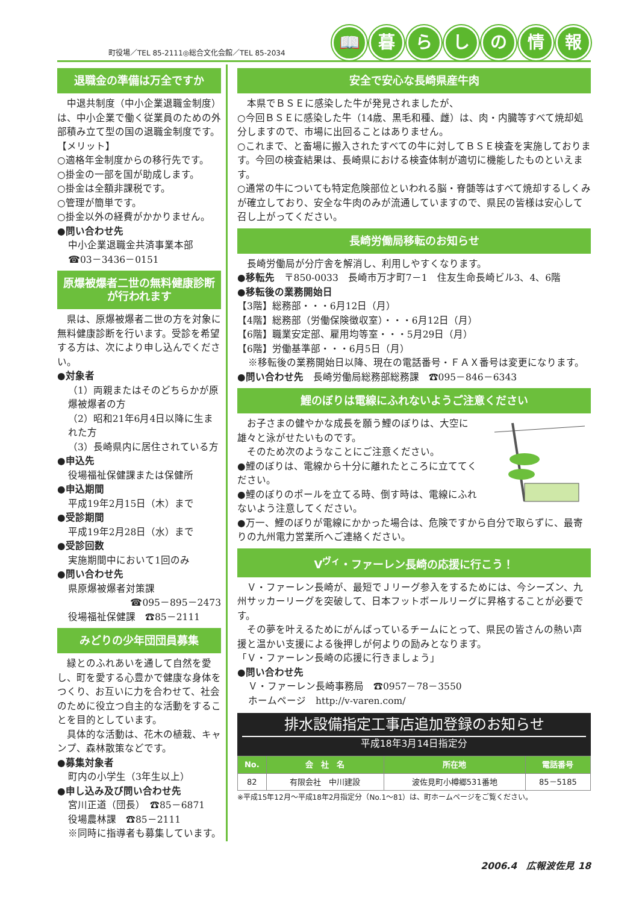町役場／TEL 85-2111◎総合文化会館／TEL 85-2034
📖 暮らしの情報
退職金の準備は万全ですか
　中退共制度（中小企業退職金制度）は、中小企業で働く従業員のための外部積み立て型の国の退職金制度です。
【メリット】
○適格年金制度からの移行先です。
○掛金の一部を国が助成します。
○掛金は全額非課税です。
○管理が簡単です。
○掛金以外の経費がかかりません。
●問い合わせ先
中小企業退職金共済事業本部
☎03－3436－0151
原爆被爆者二世の無料健康診断が行われます
　県は、原爆被爆者二世の方を対象に無料健康診断を行います。受診を希望する方は、次により申し込んでください。
●対象者
（1）両親またはそのどちらかが原爆被爆者の方
（2）昭和21年6月4日以降に生まれた方
（3）長崎県内に居住されている方
●申込先
役場福祉保健課または保健所
●申込期間
平成19年2月15日（木）まで
●受診期間
平成19年2月28日（水）まで
●受診回数
実施期間中において1回のみ
●問い合わせ先
県原爆被爆者対策課
☎095－895－2473
役場福祉保健課　☎85－2111
みどりの少年団団員募集
　緑とのふれあいを通して自然を愛し、町を愛する心豊かで健康な身体をつくり、お互いに力を合わせて、社会のために役立つ自主的な活動をすることを目的としています。
　具体的な活動は、花木の植栽、キャンプ、森林散策などです。
●募集対象者
町内の小学生（3年生以上）
●申し込み及び問い合わせ先
宮川正道（団長）　☎85－6871
役場農林課　☎85－2111
※同時に指導者も募集しています。
安全で安心な長崎県産牛肉
　本県でＢＳＥに感染した牛が発見されましたが、
○今回ＢＳＥに感染した牛（14歳、黒毛和種、雌）は、肉・内臓等すべて焼却処分しますので、市場に出回ることはありません。
○これまで、と畜場に搬入されたすべての牛に対してＢＳＥ検査を実施しております。今回の検査結果は、長崎県における検査体制が適切に機能したものといえます。
○通常の牛についても特定危険部位といわれる脳・脊髄等はすべて焼却するしくみが確立しており、安全な牛肉のみが流通していますので、県民の皆様は安心して召し上がってください。
長崎労働局移転のお知らせ
　長崎労働局が分庁舎を解消し、利用しやすくなります。
●移転先　〒850-0033　長崎市万才町7－1　住友生命長崎ビル3、4、6階
●移転後の業務開始日
【3階】総務部・・・6月12日（月）
【4階】総務部（労働保険徴収室）・・・6月12日（月）
【6階】職業安定部、雇用均等室・・・5月29日（月）
【6階】労働基準部・・・6月5日（月）
※移転後の業務開始日以降、現在の電話番号・ＦＡＸ番号は変更になります。
●問い合わせ先　長崎労働局総務部総務課　☎095－846－6343
鯉のぼりは電線にふれないようご注意ください
　お子さまの健やかな成長を願う鯉のぼりは、大空に雄々と泳がせたいものです。
　そのため次のようなことにご注意ください。
●鯉のぼりは、電線から十分に離れたところに立ててください。
●鯉のぼりのポールを立てる時、倒す時は、電線にふれないよう注意してください。
●万一、鯉のぼりが電線にかかった場合は、危険ですから自分で取らずに、最寄りの九州電力営業所へご連絡ください。
V<sup>ヴィ</sup>・ファーレン長崎の応援に行こう！
　Ｖ・ファーレン長崎が、最短でＪリーグ参入をするためには、今シーズン、九州サッカーリーグを突破して、日本フットボールリーグに昇格することが必要です。
　その夢を叶えるためにがんばっているチームにとって、県民の皆さんの熱い声援と温かい支援による後押しが何よりの励みとなります。
「Ｖ・ファーレン長崎の応援に行きましょう」
●問い合わせ先
Ｖ・ファーレン長崎事務局　☎0957－78－3550
ホームページ　http://v-varen.com/
排水設備指定工事店追加登録のお知らせ
平成18年3月14日指定分
| No. | 会 社 名 | 所在地 | 電話番号 |
| --- | --- | --- | --- |
| 82 | 有限会社 中川建設 | 波佐見町小樽郷531番地 | 85－5185 |
※平成15年12月～平成18年2月指定分（No.1～81）は、町ホームページをご覧ください。
2006.4　広報波佐見 18